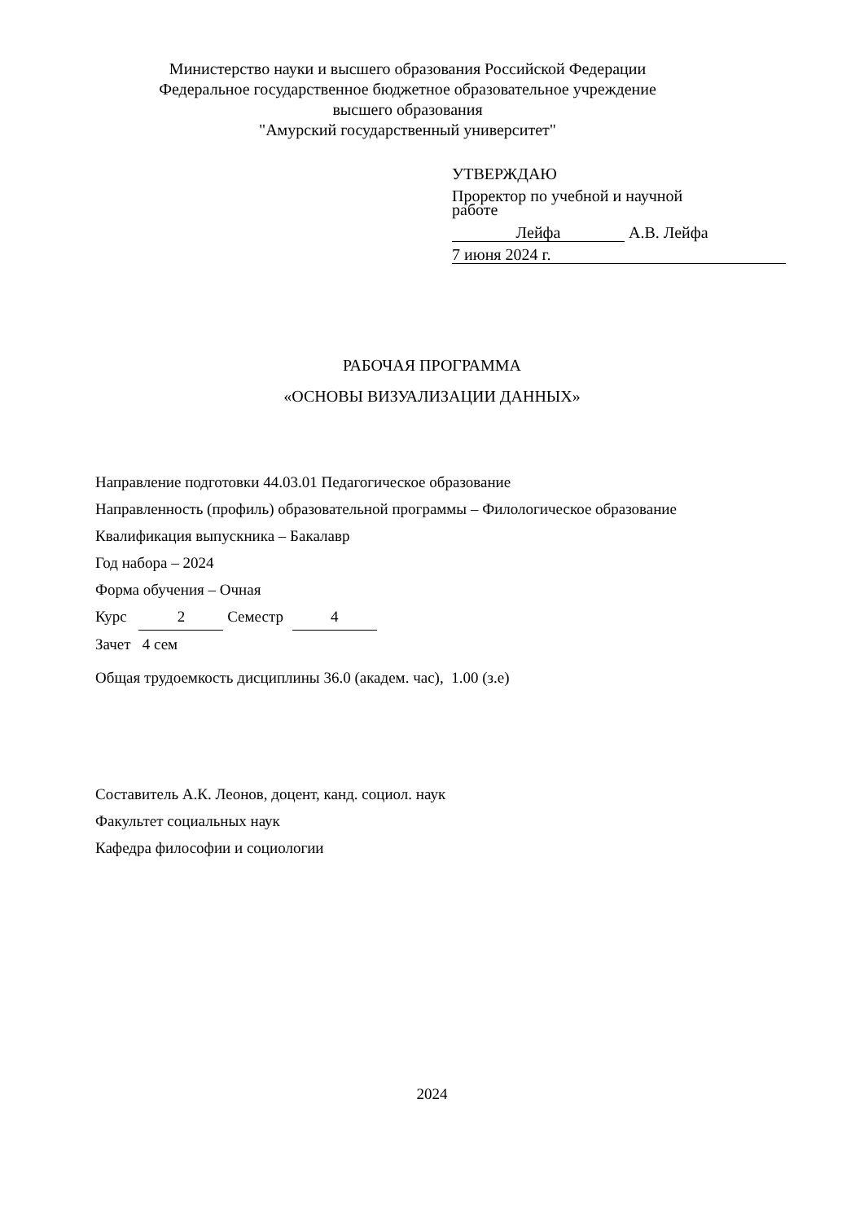Министерство науки и высшего образования Российской Федерации
Федеральное государственное бюджетное образовательное учреждение
высшего образования
"Амурский государственный университет"
УТВЕРЖДАЮ
Проректор по учебной и научной
работе
Лейфа А.В. Лейфа
7 июня 2024 г.
РАБОЧАЯ ПРОГРАММА
«ОСНОВЫ ВИЗУАЛИЗАЦИИ ДАННЫХ»
Направление подготовки 44.03.01 Педагогическое образование
Направленность (профиль) образовательной программы – Филологическое образование
Квалификация выпускника – Бакалавр
Год набора – 2024
Форма обучения – Очная
Курс 2 Семестр 4
Зачет 4 сем
Общая трудоемкость дисциплины 36.0 (академ. час), 1.00 (з.е)
Составитель А.К. Леонов, доцент, канд. социол. наук
Факультет социальных наук
Кафедра философии и социологии
2024